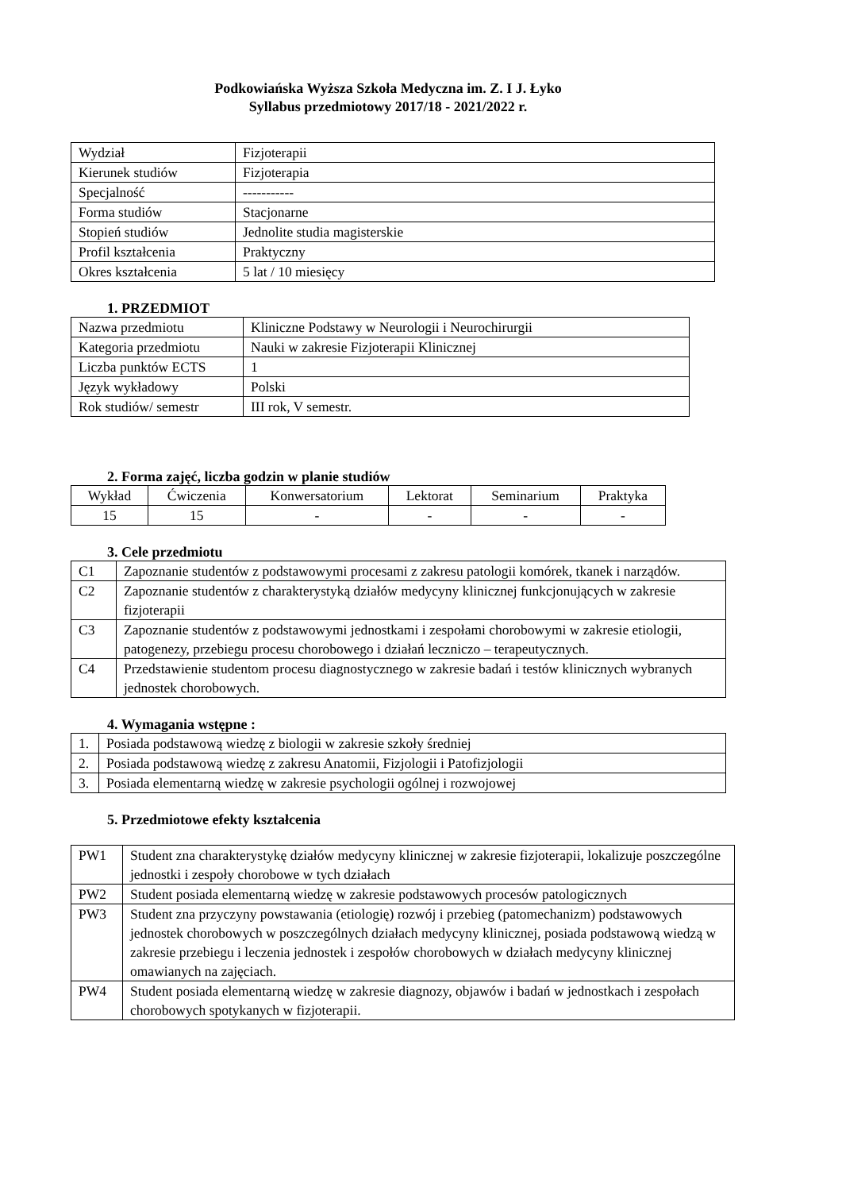Podkowiańska Wyższa Szkoła Medyczna im. Z. I J. Łyko
Syllabus przedmiotowy 2017/18 - 2021/2022 r.
| Wydział | Fizjoterapii |
| Kierunek studiów | Fizjoterapia |
| Specjalność | ----------- |
| Forma studiów | Stacjonarne |
| Stopień studiów | Jednolite studia magisterskie |
| Profil kształcenia | Praktyczny |
| Okres kształcenia | 5 lat / 10 miesięcy |
1. PRZEDMIOT
| Nazwa przedmiotu | Kliniczne Podstawy w Neurologii i Neurochirurgii |
| Kategoria przedmiotu | Nauki w zakresie Fizjoterapii Klinicznej |
| Liczba punktów ECTS | 1 |
| Język wykładowy | Polski |
| Rok studiów/ semestr | III rok, V semestr. |
2. Forma zajęć, liczba godzin w planie studiów
| Wykład | Ćwiczenia | Konwersatorium | Lektorat | Seminarium | Praktyka |
| 15 | 15 | - | - | - | - |
3. Cele przedmiotu
| C1 | Zapoznanie studentów z podstawowymi procesami z zakresu patologii komórek, tkanek i narządów. |
| C2 | Zapoznanie studentów z charakterystyką działów medycyny klinicznej funkcjonujących w zakresie fizjoterapii |
| C3 | Zapoznanie studentów z podstawowymi jednostkami i zespołami chorobowymi w zakresie etiologii, patogenezy, przebiegu procesu chorobowego i działań leczniczo – terapeutycznych. |
| C4 | Przedstawienie studentom procesu diagnostycznego w zakresie badań i testów klinicznych wybranych jednostek chorobowych. |
4. Wymagania wstępne :
| 1. | Posiada podstawową wiedzę z biologii w zakresie szkoły średniej |
| 2. | Posiada podstawową wiedzę z zakresu Anatomii, Fizjologii i Patofizjologii |
| 3. | Posiada elementarną wiedzę w zakresie psychologii ogólnej i rozwojowej |
5. Przedmiotowe efekty kształcenia
| PW1 | Student zna charakterystykę działów medycyny klinicznej w zakresie fizjoterapii, lokalizuje poszczególne jednostki i zespoły chorobowe w tych działach |
| PW2 | Student posiada elementarną wiedzę w zakresie podstawowych procesów patologicznych |
| PW3 | Student zna przyczyny powstawania (etiologię) rozwój i przebieg (patomechanizm) podstawowych jednostek chorobowych w poszczególnych działach medycyny klinicznej, posiada podstawową wiedzą w zakresie przebiegu i leczenia jednostek i zespołów chorobowych w działach medycyny klinicznej omawianych na zajęciach. |
| PW4 | Student posiada elementarną wiedzę w zakresie diagnozy, objawów i badań w jednostkach i zespołach chorobowych spotykanych w fizjoterapii. |